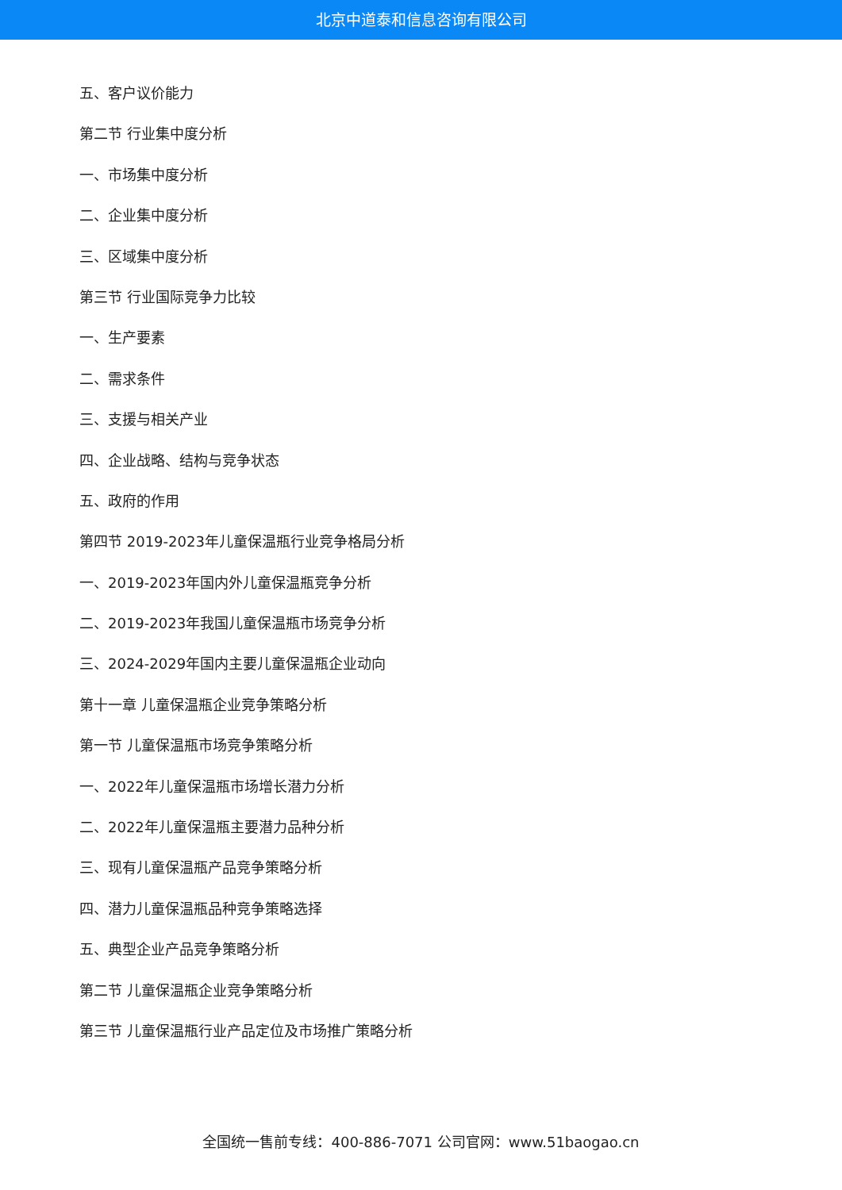北京中道泰和信息咨询有限公司
五、客户议价能力
第二节 行业集中度分析
一、市场集中度分析
二、企业集中度分析
三、区域集中度分析
第三节 行业国际竞争力比较
一、生产要素
二、需求条件
三、支援与相关产业
四、企业战略、结构与竞争状态
五、政府的作用
第四节 2019-2023年儿童保温瓶行业竞争格局分析
一、2019-2023年国内外儿童保温瓶竞争分析
二、2019-2023年我国儿童保温瓶市场竞争分析
三、2024-2029年国内主要儿童保温瓶企业动向
第十一章 儿童保温瓶企业竞争策略分析
第一节 儿童保温瓶市场竞争策略分析
一、2022年儿童保温瓶市场增长潜力分析
二、2022年儿童保温瓶主要潜力品种分析
三、现有儿童保温瓶产品竞争策略分析
四、潜力儿童保温瓶品种竞争策略选择
五、典型企业产品竞争策略分析
第二节 儿童保温瓶企业竞争策略分析
第三节 儿童保温瓶行业产品定位及市场推广策略分析
全国统一售前专线：400-886-7071 公司官网：www.51baogao.cn